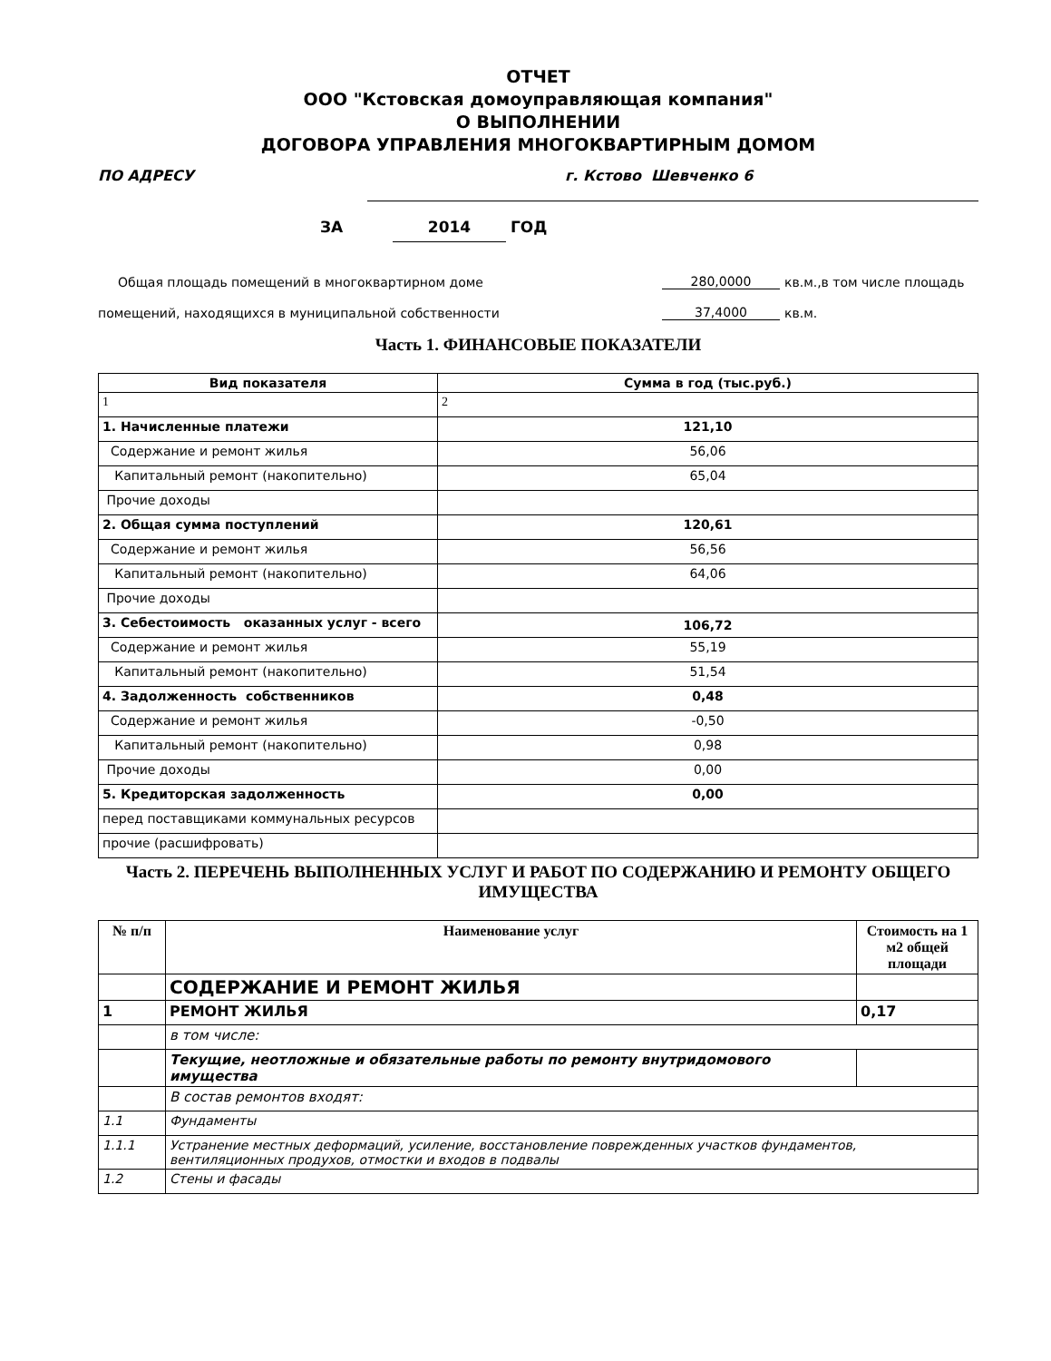ОТЧЕТ
ООО "Кстовская домоуправляющая компания"
О ВЫПОЛНЕНИИ
ДОГОВОРА УПРАВЛЕНИЯ МНОГОКВАРТИРНЫМ ДОМОМ
ПО АДРЕСУ г. Кстово Шевченко 6
ЗА 2014 ГОД
Общая площадь помещений в многоквартирном доме 280,0000 кв.м.,в том числе площадь
помещений, находящихся в муниципальной собственности 37,4000 кв.м.
Часть 1. ФИНАНСОВЫЕ ПОКАЗАТЕЛИ
| Вид показателя | Сумма в год (тыс.руб.) |
| --- | --- |
| 1 | 2 |
| 1. Начисленные платежи | 121,10 |
| Содержание и ремонт жилья | 56,06 |
| Капитальный ремонт (накопительно) | 65,04 |
| Прочие доходы | |
| 2. Общая сумма поступлений | 120,61 |
| Содержание и ремонт жилья | 56,56 |
| Капитальный ремонт (накопительно) | 64,06 |
| Прочие доходы | |
| 3. Себестоимость оказанных услуг - всего | 106,72 |
| Содержание и ремонт жилья | 55,19 |
| Капитальный ремонт (накопительно) | 51,54 |
| 4. Задолженность собственников | 0,48 |
| Содержание и ремонт жилья | -0,50 |
| Капитальный ремонт (накопительно) | 0,98 |
| Прочие доходы | 0,00 |
| 5. Кредиторская задолженность | 0,00 |
| перед поставщиками коммунальных ресурсов | |
| прочие (расшифровать) | |
Часть 2. ПЕРЕЧЕНЬ ВЫПОЛНЕННЫХ УСЛУГ И РАБОТ ПО СОДЕРЖАНИЮ И РЕМОНТУ ОБЩЕГО ИМУЩЕСТВА
| № п/п | Наименование услуг | Стоимость на 1 м2 общей площади |
| --- | --- | --- |
| | СОДЕРЖАНИЕ И РЕМОНТ ЖИЛЬЯ | |
| 1 | РЕМОНТ ЖИЛЬЯ | 0,17 |
| | в том числе: | |
| | Текущие, неотложные и обязательные работы по ремонту внутридомового имущества | |
| | В состав ремонтов входят: | |
| 1.1 | Фундаменты | |
| 1.1.1 | Устранение местных деформаций, усиление, восстановление поврежденных участков фундаментов, вентиляционных продухов, отмостки и входов в подвалы | |
| 1.2 | Стены и фасады | |